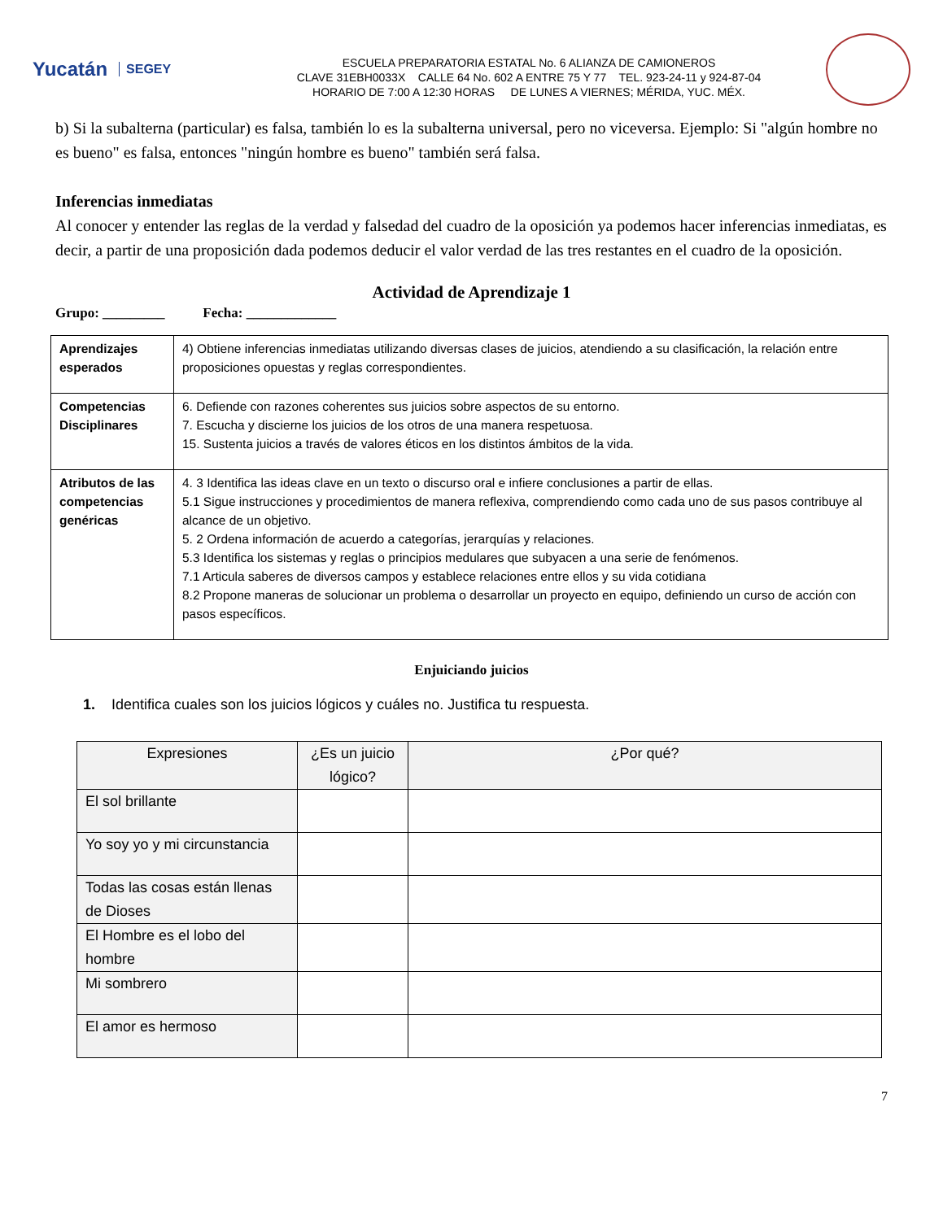Yucatán SEGEY
ESCUELA PREPARATORIA ESTATAL No. 6 ALIANZA DE CAMIONEROS
CLAVE 31EBH0033X CALLE 64 No. 602 A ENTRE 75 Y 77 TEL. 923-24-11 y 924-87-04
HORARIO DE 7:00 A 12:30 HORAS DE LUNES A VIERNES; MÉRIDA, YUC. MÉX.
b) Si la subalterna (particular) es falsa, también lo es la subalterna universal, pero no viceversa. Ejemplo: Si "algún hombre no es bueno" es falsa, entonces "ningún hombre es bueno" también será falsa.
Inferencias inmediatas
Al conocer y entender las reglas de la verdad y falsedad del cuadro de la oposición ya podemos hacer inferencias inmediatas, es decir, a partir de una proposición dada podemos deducir el valor verdad de las tres restantes en el cuadro de la oposición.
Actividad de Aprendizaje 1
Grupo: _________ Fecha: _____________
| Aprendizajes esperados | 4) Obtiene inferencias inmediatas utilizando diversas clases de juicios, atendiendo a su clasificación, la relación entre proposiciones opuestas y reglas correspondientes. |
| Competencias Disciplinares | 6. Defiende con razones coherentes sus juicios sobre aspectos de su entorno. 7. Escucha y discierne los juicios de los otros de una manera respetuosa. 15. Sustenta juicios a través de valores éticos en los distintos ámbitos de la vida. |
| Atributos de las competencias genéricas | 4. 3 Identifica las ideas clave en un texto o discurso oral e infiere conclusiones a partir de ellas. 5.1 Sigue instrucciones y procedimientos de manera reflexiva, comprendiendo como cada uno de sus pasos contribuye al alcance de un objetivo. 5. 2 Ordena información de acuerdo a categorías, jerarquías y relaciones. 5.3 Identifica los sistemas y reglas o principios medulares que subyacen a una serie de fenómenos. 7.1 Articula saberes de diversos campos y establece relaciones entre ellos y su vida cotidiana 8.2 Propone maneras de solucionar un problema o desarrollar un proyecto en equipo, definiendo un curso de acción con pasos específicos. |
Enjuiciando juicios
1. Identifica cuales son los juicios lógicos y cuáles no. Justifica tu respuesta.
| Expresiones | ¿Es un juicio lógico? | ¿Por qué? |
| --- | --- | --- |
| El sol brillante | | |
| Yo soy yo y mi circunstancia | | |
| Todas las cosas están llenas de Dioses | | |
| El Hombre es el lobo del hombre | | |
| Mi sombrero | | |
| El amor es hermoso | | |
7